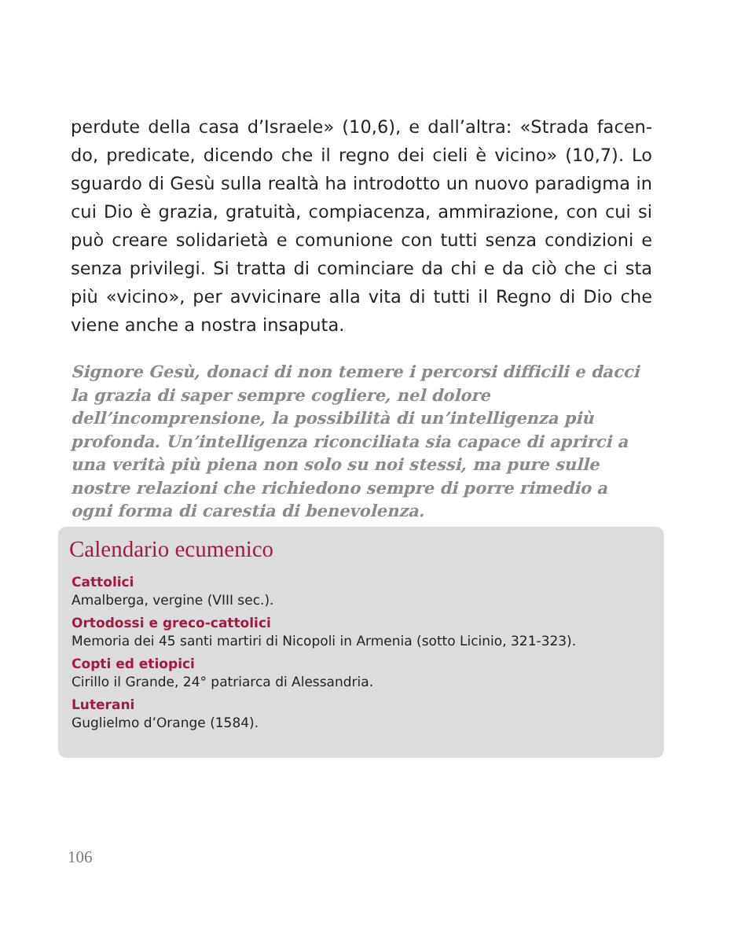perdute della casa d’Israele» (10,6), e dall’altra: «Strada facen-do, predicate, dicendo che il regno dei cieli è vicino» (10,7). Lo sguardo di Gesù sulla realtà ha introdotto un nuovo paradigma in cui Dio è grazia, gratuità, compiacenza, ammirazione, con cui si può creare solidarietà e comunione con tutti senza condizioni e senza privilegi. Si tratta di cominciare da chi e da ciò che ci sta più «vicino», per avvicinare alla vita di tutti il Regno di Dio che viene anche a nostra insaputa.
Signore Gesù, donaci di non temere i percorsi difficili e dacci la grazia di saper sempre cogliere, nel dolore dell’incomprensione, la possibilità di un’intelligenza più profonda. Un’intelligenza riconciliata sia capace di aprirci a una verità più piena non solo su noi stessi, ma pure sulle nostre relazioni che richiedono sempre di porre rimedio a ogni forma di carestia di benevolenza.
Calendario ecumenico
Cattolici
Amalberga, vergine (VIII sec.).
Ortodossi e greco-cattolici
Memoria dei 45 santi martiri di Nicopoli in Armenia (sotto Licinio, 321-323).
Copti ed etiopici
Cirillo il Grande, 24° patriarca di Alessandria.
Luterani
Guglielmo d’Orange (1584).
106